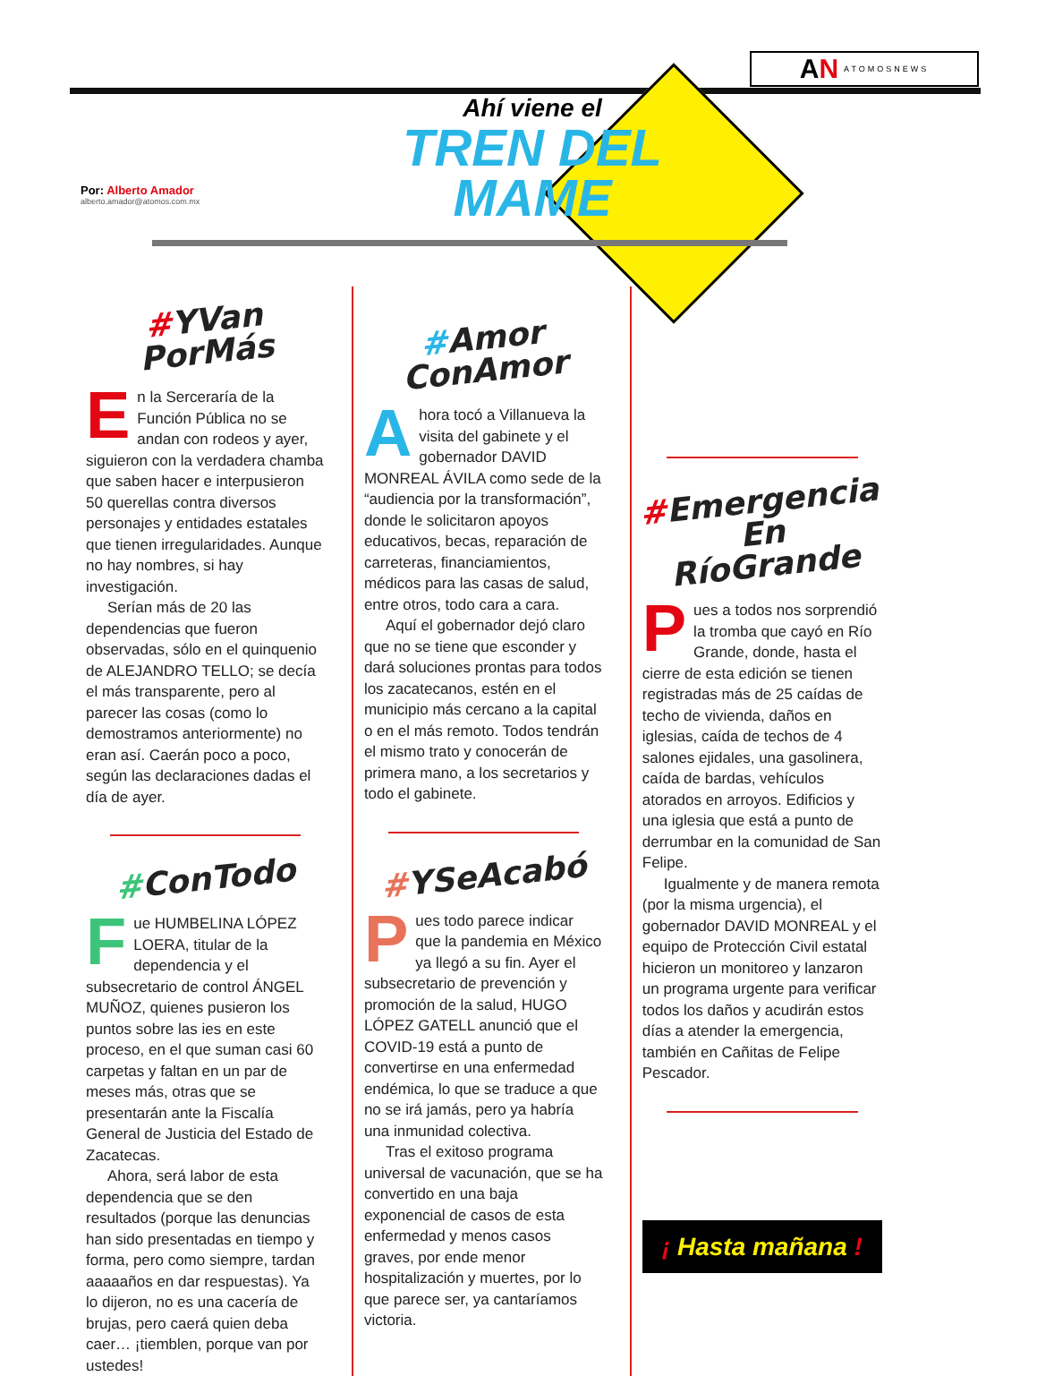AN ATOMOSNEWS
Ahí viene el
TREN DEL
MAME
Por: Alberto Amador
alberto.amador@atomos.com.mx
#YVan
PorMás
En la Serceraría de la Función Pública no se andan con rodeos y ayer, siguieron con la verdadera chamba que saben hacer e interpusieron 50 querellas contra diversos personajes y entidades estatales que tienen irregularidades. Aunque no hay nombres, si hay investigación.
Serían más de 20 las dependencias que fueron observadas, sólo en el quinquenio de ALEJANDRO TELLO; se decía el más transparente, pero al parecer las cosas (como lo demostramos anteriormente) no eran así. Caerán poco a poco, según las declaraciones dadas el día de ayer.
#ConTodo
Fue HUMBELINA LÓPEZ LOERA, titular de la dependencia y el subsecretario de control ÁNGEL MUÑOZ, quienes pusieron los puntos sobre las ies en este proceso, en el que suman casi 60 carpetas y faltan en un par de meses más, otras que se presentarán ante la Fiscalía General de Justicia del Estado de Zacatecas.
Ahora, será labor de esta dependencia que se den resultados (porque las denuncias han sido presentadas en tiempo y forma, pero como siempre, tardan aaaaaños en dar respuestas). Ya lo dijeron, no es una cacería de brujas, pero caerá quien deba caer… ¡tiemblen, porque van por ustedes!
#Amor
ConAmor
Ahora tocó a Villanueva la visita del gabinete y el gobernador DAVID MONREAL ÁVILA como sede de la “audiencia por la transformación”, donde le solicitaron apoyos educativos, becas, reparación de carreteras, financiamientos, médicos para las casas de salud, entre otros, todo cara a cara.
Aquí el gobernador dejó claro que no se tiene que esconder y dará soluciones prontas para todos los zacatecanos, estén en el municipio más cercano a la capital o en el más remoto. Todos tendrán el mismo trato y conocerán de primera mano, a los secretarios y todo el gabinete.
#YSeAcabó
Pues todo parece indicar que la pandemia en México ya llegó a su fin. Ayer el subsecretario de prevención y promoción de la salud, HUGO LÓPEZ GATELL anunció que el COVID-19 está a punto de convertirse en una enfermedad endémica, lo que se traduce a que no se irá jamás, pero ya habría una inmunidad colectiva.
Tras el exitoso programa universal de vacunación, que se ha convertido en una baja exponencial de casos de esta enfermedad y menos casos graves, por ende menor hospitalización y muertes, por lo que parece ser, ya cantaríamos victoria.
#Emergencia
En
RíoGrande
Pues a todos nos sorprendió la tromba que cayó en Río Grande, donde, hasta el cierre de esta edición se tienen registradas más de 25 caídas de techo de vivienda, daños en iglesias, caída de techos de 4 salones ejidales, una gasolinera, caída de bardas, vehículos atorados en arroyos. Edificios y una iglesia que está a punto de derrumbar en la comunidad de San Felipe.
Igualmente y de manera remota (por la misma urgencia), el gobernador DAVID MONREAL y el equipo de Protección Civil estatal hicieron un monitoreo y lanzaron un programa urgente para verificar todos los daños y acudirán estos días a atender la emergencia, también en Cañitas de Felipe Pescador.
¡ Hasta mañana !